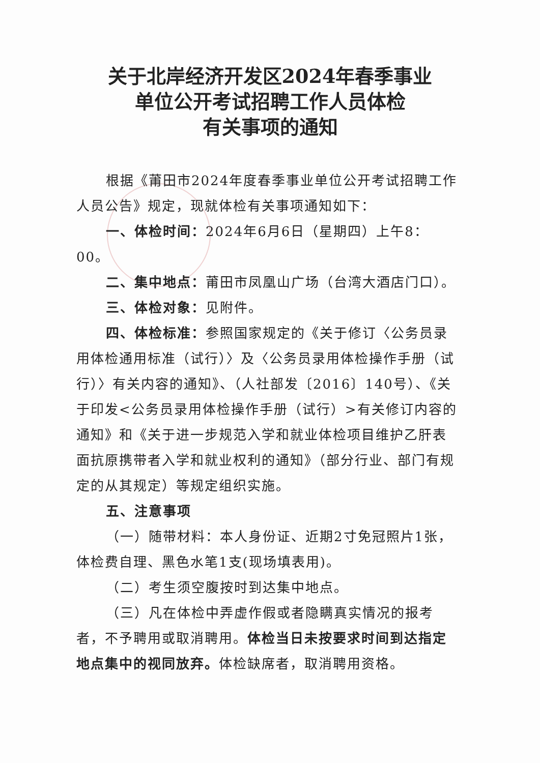关于北岸经济开发区2024年春季事业
单位公开考试招聘工作人员体检
有关事项的通知
根据《莆田市2024年度春季事业单位公开考试招聘工作人员公告》规定，现就体检有关事项通知如下：
一、体检时间：2024年6月6日（星期四）上午8：00。
二、集中地点：莆田市凤凰山广场（台湾大酒店门口）。
三、体检对象：见附件。
四、体检标准：参照国家规定的《关于修订〈公务员录用体检通用标准（试行）〉及〈公务员录用体检操作手册（试行）〉有关内容的通知》、（人社部发〔2016〕140号）、《关于印发<公务员录用体检操作手册（试行）>有关修订内容的通知》和《关于进一步规范入学和就业体检项目维护乙肝表面抗原携带者入学和就业权利的通知》（部分行业、部门有规定的从其规定）等规定组织实施。
五、注意事项
（一）随带材料：本人身份证、近期2寸免冠照片1张，体检费自理、黑色水笔1支(现场填表用)。
（二）考生须空腹按时到达集中地点。
（三）凡在体检中弄虚作假或者隐瞒真实情况的报考者，不予聘用或取消聘用。体检当日未按要求时间到达指定地点集中的视同放弃。体检缺席者，取消聘用资格。